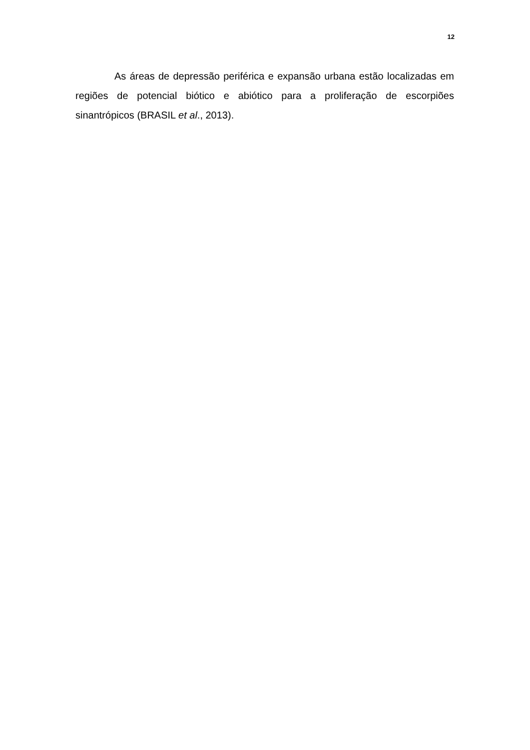12
As áreas de depressão periférica e expansão urbana estão localizadas em regiões de potencial biótico e abiótico para a proliferação de escorpiões sinantrópicos (BRASIL et al., 2013).